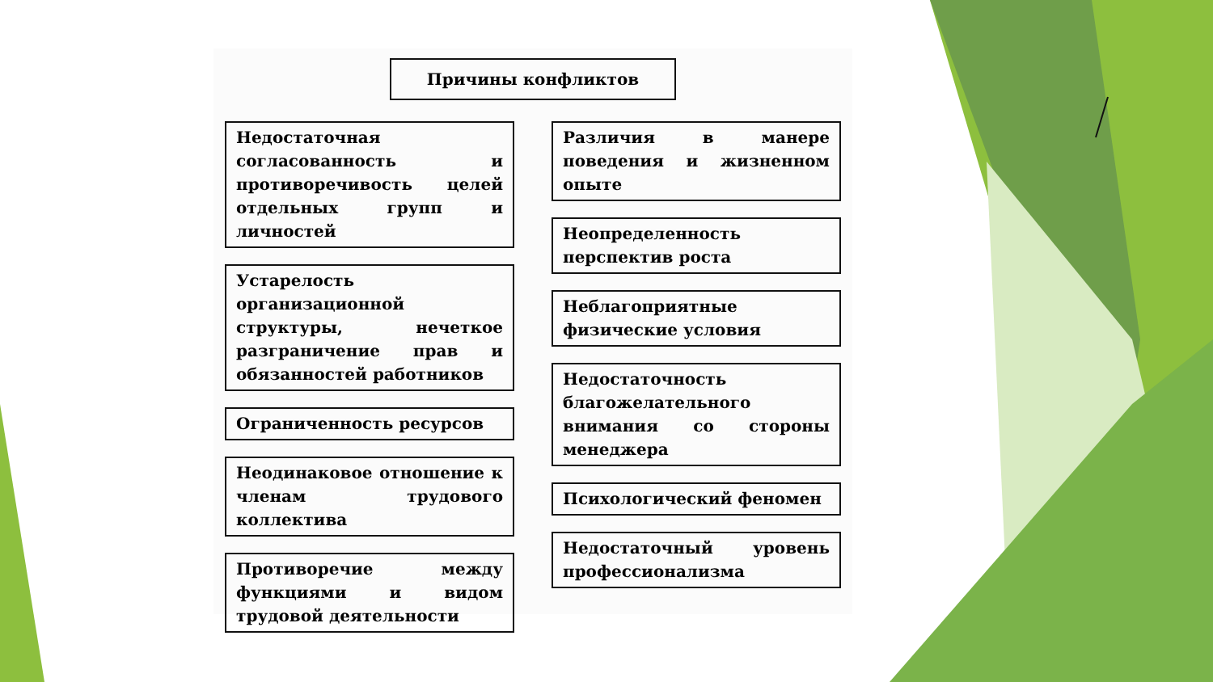Причины конфликтов
Недостаточная согласованность и противоречивость целей отдельных групп и личностей
Устарелость организационной структуры, нечеткое разграничение прав и обязанностей работников
Ограниченность ресурсов
Неодинаковое отношение к членам трудового коллектива
Противоречие между функциями и видом трудовой деятельности
Различия в манере поведения и жизненном опыте
Неопределенность перспектив роста
Неблагоприятные физические условия
Недостаточность благожелательного внимания со стороны менеджера
Психологический феномен
Недостаточный уровень профессионализма